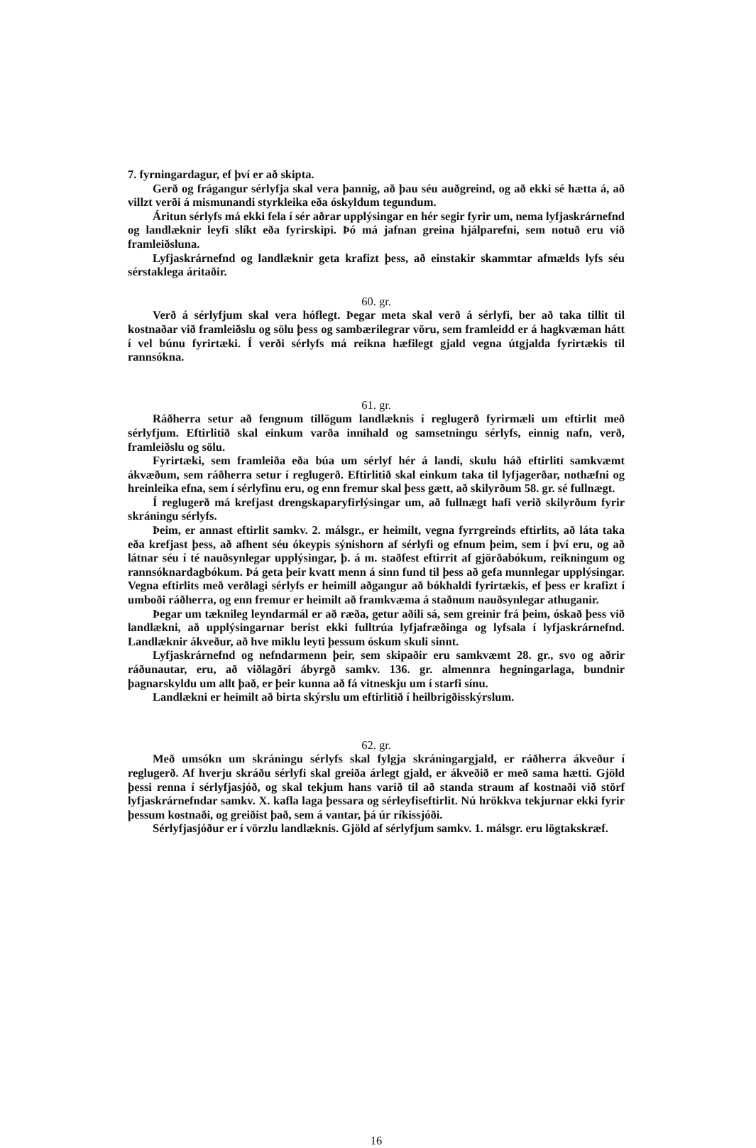7. fyrningardagur, ef því er að skipta.
Gerð og frágangur sérlyfja skal vera þannig, að þau séu auðgreind, og að ekki sé hætta á, að villzt verði á mismunandi styrkleika eða óskyldum tegundum.
Áritun sérlyfs má ekki fela í sér aðrar upplýsingar en hér segir fyrir um, nema lyfjaskrárnefnd og landlæknir leyfi slíkt eða fyrirskipi. Þó má jafnan greina hjálparefni, sem notuð eru við framleiðsluna.
Lyfjaskrárnefnd og landlæknir geta krafizt þess, að einstakir skammtar afmælds lyfs séu sérstaklega áritaðir.
60. gr.
Verð á sérlyfjum skal vera hóflegt. Þegar meta skal verð á sérlyfi, ber að taka tillit til kostnaðar við framleiðslu og sölu þess og sambærilegrar vöru, sem framleidd er á hagkvæman hátt í vel búnu fyrirtæki. Í verði sérlyfs má reikna hæfilegt gjald vegna útgjalda fyrirtækis til rannsókna.
61. gr.
Ráðherra setur að fengnum tillögum landlæknis í reglugerð fyrirmæli um eftirlit með sérlyfjum. Eftirlitið skal einkum varða innihald og samsetningu sérlyfs, einnig nafn, verð, framleiðslu og sölu.
Fyrirtæki, sem framleiða eða búa um sérlyf hér á landi, skulu háð eftirliti samkvæmt ákvæðum, sem ráðherra setur í reglugerð. Eftirlitið skal einkum taka til lyfjagerðar, nothæfni og hreinleika efna, sem í sérlyfinu eru, og enn fremur skal þess gætt, að skilyrðum 58. gr. sé fullnægt.
Í reglugerð má krefjast drengskaparyfirlýsingar um, að fullnægt hafi verið skilyrðum fyrir skráningu sérlyfs.
Þeim, er annast eftirlit samkv. 2. málsgr., er heimilt, vegna fyrrgreinds eftirlits, að láta taka eða krefjast þess, að afhent séu ókeypis sýnishorn af sérlyfi og efnum þeim, sem í því eru, og að látnar séu í té nauðsynlegar upplýsingar, þ. á m. staðfest eftirrit af gjörðabókum, reikningum og rannsóknardagbókum. Þá geta þeir kvatt menn á sinn fund til þess að gefa munnlegar upplýsingar. Vegna eftirlits með verðlagi sérlyfs er heimill aðgangur að bókhaldi fyrirtækis, ef þess er krafizt í umboði ráðherra, og enn fremur er heimilt að framkvæma á staðnum nauðsynlegar athuganir.
Þegar um tæknileg leyndarmál er að ræða, getur aðili sá, sem greinir frá þeim, óskað þess við landlækni, að upplýsingarnar berist ekki fulltrúa lyfjafræðinga og lyfsala í lyfjaskrárnefnd. Landlæknir ákveður, að hve miklu leyti þessum óskum skuli sinnt.
Lyfjaskrárnefnd og nefndarmenn þeir, sem skipaðir eru samkvæmt 28. gr., svo og aðrir ráðunautar, eru, að viðlagðri ábyrgð samkv. 136. gr. almennra hegningarlaga, bundnir þagnarskyldu um allt það, er þeir kunna að fá vitneskju um í starfi sínu.
Landlækni er heimilt að birta skýrslu um eftirlitið í heilbrigðisskýrslum.
62. gr.
Með umsókn um skráningu sérlyfs skal fylgja skráningargjald, er ráðherra ákveður í reglugerð. Af hverju skráðu sérlyfi skal greiða árlegt gjald, er ákveðið er með sama hætti. Gjöld þessi renna í sérlyfjasjóð, og skal tekjum hans varið til að standa straum af kostnaði við störf lyfjaskrárnefndar samkv. X. kafla laga þessara og sérleyfiseftirlit. Nú hrökkva tekjurnar ekki fyrir þessum kostnaði, og greiðist það, sem á vantar, þá úr ríkissjóði.
Sérlyfjasjóður er í vörzlu landlæknis. Gjöld af sérlyfjum samkv. 1. málsgr. eru lögtakskræf.
16